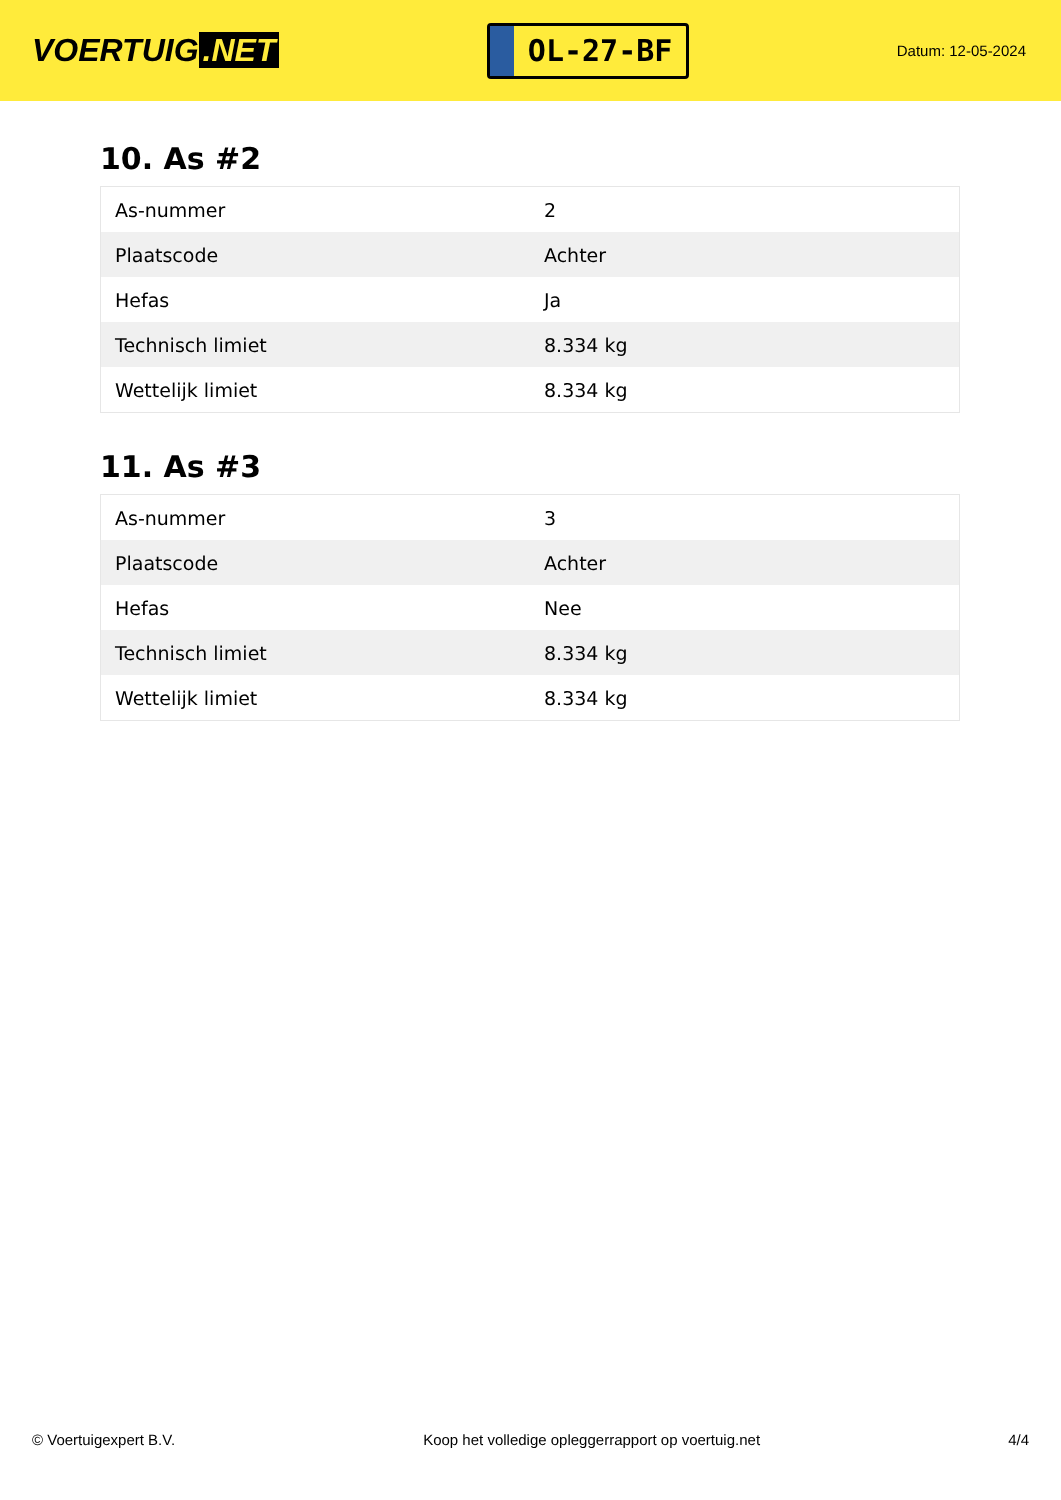VOERTUIG.NET
OL-27-BF
Datum: 12-05-2024
10. As #2
| As-nummer | 2 |
| Plaatscode | Achter |
| Hefas | Ja |
| Technisch limiet | 8.334 kg |
| Wettelijk limiet | 8.334 kg |
11. As #3
| As-nummer | 3 |
| Plaatscode | Achter |
| Hefas | Nee |
| Technisch limiet | 8.334 kg |
| Wettelijk limiet | 8.334 kg |
© Voertuigexpert B.V. Koop het volledige opleggerrapport op voertuig.net 4/4